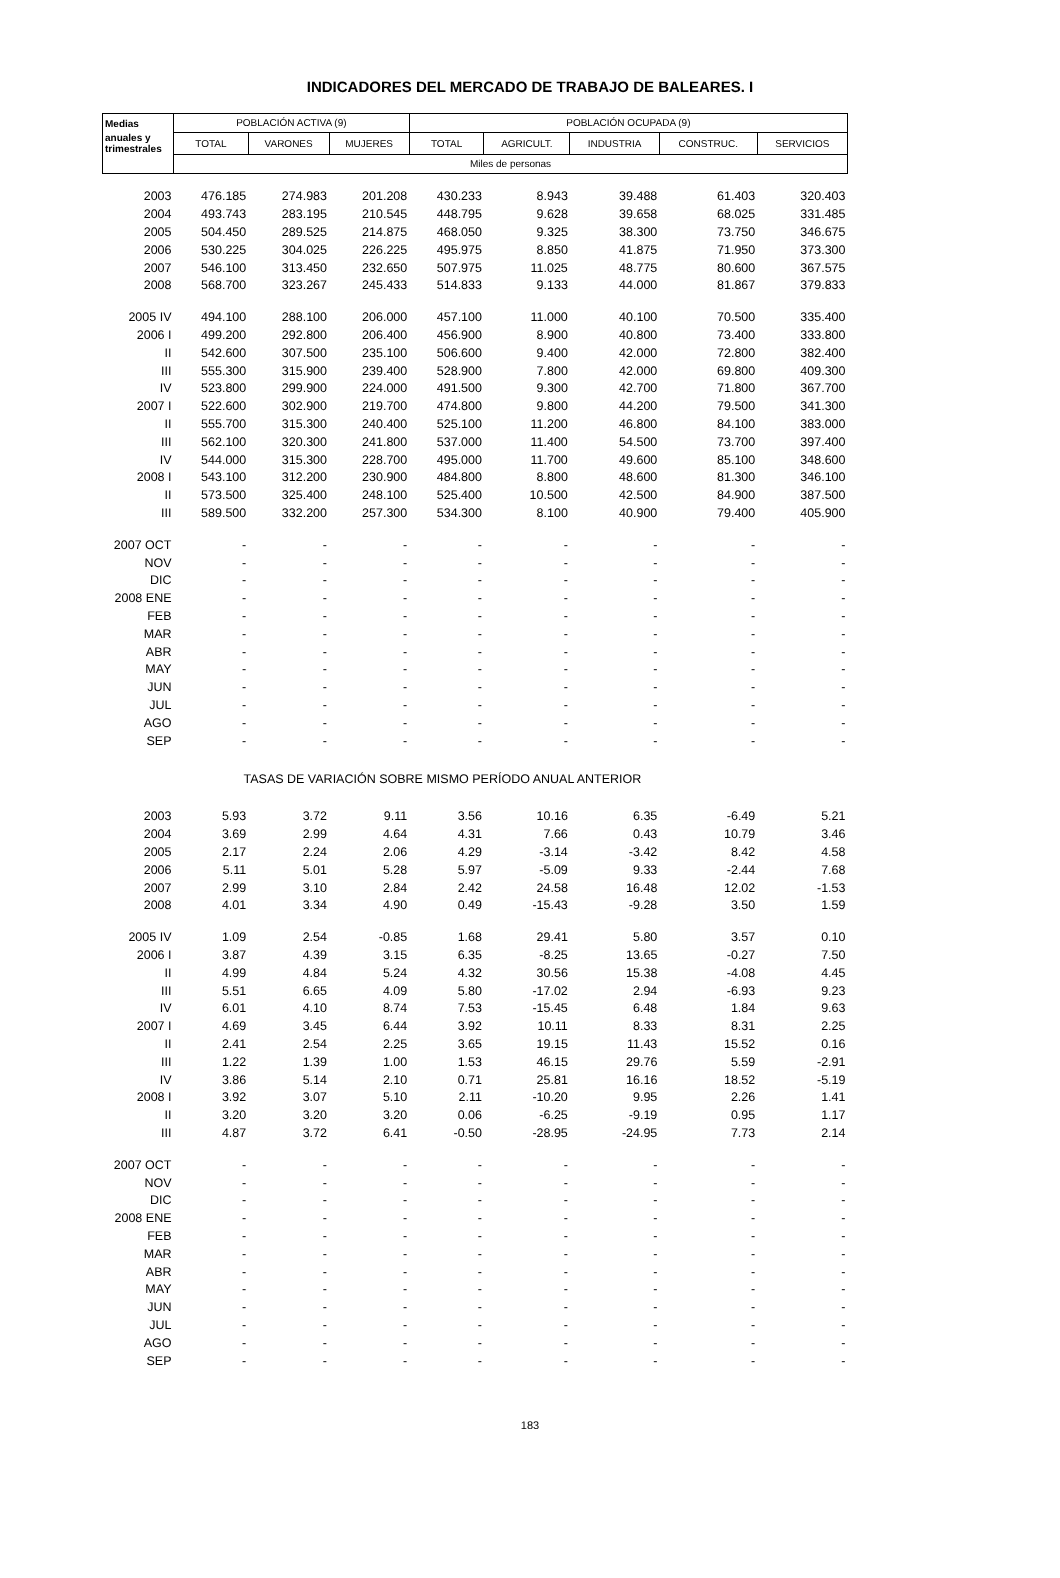INDICADORES DEL MERCADO DE TRABAJO DE BALEARES. I
| Medias | POBLACIÓN ACTIVA (9) | | | POBLACIÓN OCUPADA (9) | | | | |
| --- | --- | --- | --- | --- | --- | --- | --- | --- |
| anuales y trimestrales | TOTAL | VARONES | MUJERES | TOTAL | AGRICULT. | INDUSTRIA | CONSTRUC. | SERVICIOS |
| | Miles de personas | | | | | | | |
| 2003 | 476.185 | 274.983 | 201.208 | 430.233 | 8.943 | 39.488 | 61.403 | 320.403 |
| 2004 | 493.743 | 283.195 | 210.545 | 448.795 | 9.628 | 39.658 | 68.025 | 331.485 |
| 2005 | 504.450 | 289.525 | 214.875 | 468.050 | 9.325 | 38.300 | 73.750 | 346.675 |
| 2006 | 530.225 | 304.025 | 226.225 | 495.975 | 8.850 | 41.875 | 71.950 | 373.300 |
| 2007 | 546.100 | 313.450 | 232.650 | 507.975 | 11.025 | 48.775 | 80.600 | 367.575 |
| 2008 | 568.700 | 323.267 | 245.433 | 514.833 | 9.133 | 44.000 | 81.867 | 379.833 |
| 2005 IV | 494.100 | 288.100 | 206.000 | 457.100 | 11.000 | 40.100 | 70.500 | 335.400 |
| 2006 I | 499.200 | 292.800 | 206.400 | 456.900 | 8.900 | 40.800 | 73.400 | 333.800 |
| II | 542.600 | 307.500 | 235.100 | 506.600 | 9.400 | 42.000 | 72.800 | 382.400 |
| III | 555.300 | 315.900 | 239.400 | 528.900 | 7.800 | 42.000 | 69.800 | 409.300 |
| IV | 523.800 | 299.900 | 224.000 | 491.500 | 9.300 | 42.700 | 71.800 | 367.700 |
| 2007 I | 522.600 | 302.900 | 219.700 | 474.800 | 9.800 | 44.200 | 79.500 | 341.300 |
| II | 555.700 | 315.300 | 240.400 | 525.100 | 11.200 | 46.800 | 84.100 | 383.000 |
| III | 562.100 | 320.300 | 241.800 | 537.000 | 11.400 | 54.500 | 73.700 | 397.400 |
| IV | 544.000 | 315.300 | 228.700 | 495.000 | 11.700 | 49.600 | 85.100 | 348.600 |
| 2008 I | 543.100 | 312.200 | 230.900 | 484.800 | 8.800 | 48.600 | 81.300 | 346.100 |
| II | 573.500 | 325.400 | 248.100 | 525.400 | 10.500 | 42.500 | 84.900 | 387.500 |
| III | 589.500 | 332.200 | 257.300 | 534.300 | 8.100 | 40.900 | 79.400 | 405.900 |
| 2007 OCT | - | - | - | - | - | - | - | - |
| NOV | - | - | - | - | - | - | - | - |
| DIC | - | - | - | - | - | - | - | - |
| 2008 ENE | - | - | - | - | - | - | - | - |
| FEB | - | - | - | - | - | - | - | - |
| MAR | - | - | - | - | - | - | - | - |
| ABR | - | - | - | - | - | - | - | - |
| MAY | - | - | - | - | - | - | - | - |
| JUN | - | - | - | - | - | - | - | - |
| JUL | - | - | - | - | - | - | - | - |
| AGO | - | - | - | - | - | - | - | - |
| SEP | - | - | - | - | - | - | - | - |
| | TASAS DE VARIACIÓN SOBRE MISMO PERÍODO ANUAL ANTERIOR | | | | | | | |
| 2003 | 5.93 | 3.72 | 9.11 | 3.56 | 10.16 | 6.35 | -6.49 | 5.21 |
| 2004 | 3.69 | 2.99 | 4.64 | 4.31 | 7.66 | 0.43 | 10.79 | 3.46 |
| 2005 | 2.17 | 2.24 | 2.06 | 4.29 | -3.14 | -3.42 | 8.42 | 4.58 |
| 2006 | 5.11 | 5.01 | 5.28 | 5.97 | -5.09 | 9.33 | -2.44 | 7.68 |
| 2007 | 2.99 | 3.10 | 2.84 | 2.42 | 24.58 | 16.48 | 12.02 | -1.53 |
| 2008 | 4.01 | 3.34 | 4.90 | 0.49 | -15.43 | -9.28 | 3.50 | 1.59 |
| 2005 IV | 1.09 | 2.54 | -0.85 | 1.68 | 29.41 | 5.80 | 3.57 | 0.10 |
| 2006 I | 3.87 | 4.39 | 3.15 | 6.35 | -8.25 | 13.65 | -0.27 | 7.50 |
| II | 4.99 | 4.84 | 5.24 | 4.32 | 30.56 | 15.38 | -4.08 | 4.45 |
| III | 5.51 | 6.65 | 4.09 | 5.80 | -17.02 | 2.94 | -6.93 | 9.23 |
| IV | 6.01 | 4.10 | 8.74 | 7.53 | -15.45 | 6.48 | 1.84 | 9.63 |
| 2007 I | 4.69 | 3.45 | 6.44 | 3.92 | 10.11 | 8.33 | 8.31 | 2.25 |
| II | 2.41 | 2.54 | 2.25 | 3.65 | 19.15 | 11.43 | 15.52 | 0.16 |
| III | 1.22 | 1.39 | 1.00 | 1.53 | 46.15 | 29.76 | 5.59 | -2.91 |
| IV | 3.86 | 5.14 | 2.10 | 0.71 | 25.81 | 16.16 | 18.52 | -5.19 |
| 2008 I | 3.92 | 3.07 | 5.10 | 2.11 | -10.20 | 9.95 | 2.26 | 1.41 |
| II | 3.20 | 3.20 | 3.20 | 0.06 | -6.25 | -9.19 | 0.95 | 1.17 |
| III | 4.87 | 3.72 | 6.41 | -0.50 | -28.95 | -24.95 | 7.73 | 2.14 |
| 2007 OCT | - | - | - | - | - | - | - | - |
| NOV | - | - | - | - | - | - | - | - |
| DIC | - | - | - | - | - | - | - | - |
| 2008 ENE | - | - | - | - | - | - | - | - |
| FEB | - | - | - | - | - | - | - | - |
| MAR | - | - | - | - | - | - | - | - |
| ABR | - | - | - | - | - | - | - | - |
| MAY | - | - | - | - | - | - | - | - |
| JUN | - | - | - | - | - | - | - | - |
| JUL | - | - | - | - | - | - | - | - |
| AGO | - | - | - | - | - | - | - | - |
| SEP | - | - | - | - | - | - | - | - |
183